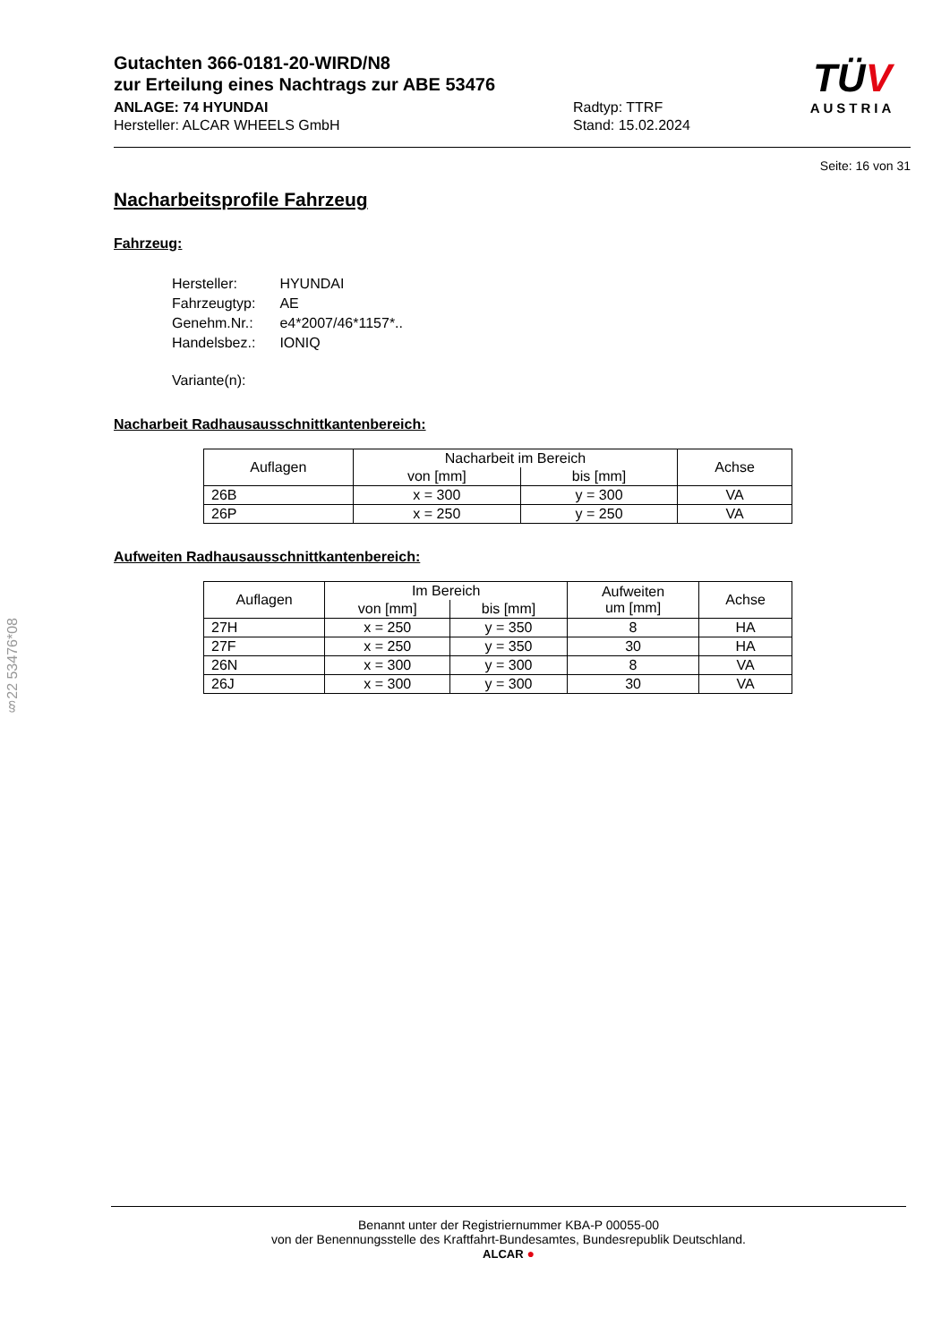§22 53476*08
TÜV
AUSTRIA
Gutachten 366-0181-20-WIRD/N8
zur Erteilung eines Nachtrags zur ABE 53476
ANLAGE: 74 HYUNDAI
Hersteller: ALCAR WHEELS GmbH
Radtyp: TTRF
Stand: 15.02.2024
Seite: 16 von 31
Nacharbeitsprofile Fahrzeug
Fahrzeug:
| Hersteller: | HYUNDAI |
| Fahrzeugtyp: | AE |
| Genehm.Nr.: | e4*2007/46*1157*.. |
| Handelsbez.: | IONIQ |
| Variante(n): | |
Nacharbeit Radhausausschnittkantenbereich:
| Auflagen | Nacharbeit im Bereich | | Achse |
| --- | --- | --- | --- |
| | von [mm] | bis [mm] | |
| 26B | x = 300 | y = 300 | VA |
| 26P | x = 250 | y = 250 | VA |
Aufweiten Radhausausschnittkantenbereich:
| Auflagen | Im Bereich | | Aufweiten um [mm] | Achse |
| --- | --- | --- | --- | --- |
| | von [mm] | bis [mm] | | |
| 27H | x = 250 | y = 350 | 8 | HA |
| 27F | x = 250 | y = 350 | 30 | HA |
| 26N | x = 300 | y = 300 | 8 | VA |
| 26J | x = 300 | y = 300 | 30 | VA |
Benannt unter der Registriernummer KBA-P 00055-00
von der Benennungsstelle des Kraftfahrt-Bundesamtes, Bundesrepublik Deutschland.
ALCAR ●